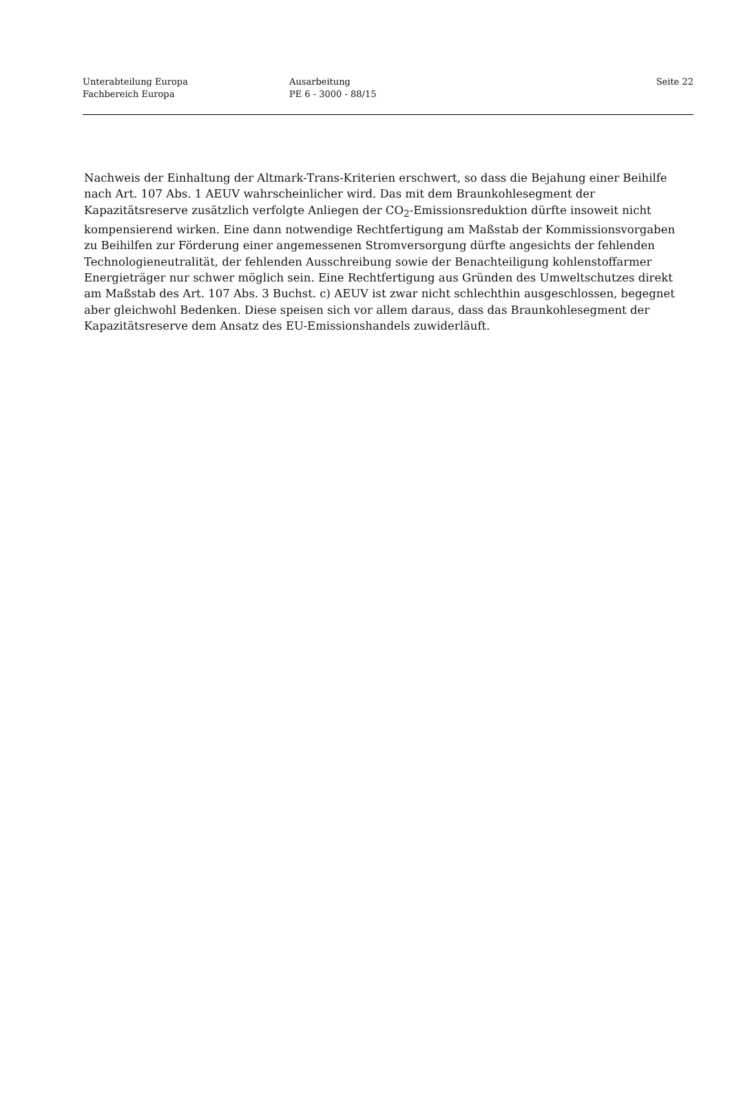Unterabteilung Europa
Fachbereich Europa
Ausarbeitung
PE 6 - 3000 - 88/15
Seite 22
Nachweis der Einhaltung der Altmark-Trans-Kriterien erschwert, so dass die Bejahung einer Beihilfe nach Art. 107 Abs. 1 AEUV wahrscheinlicher wird. Das mit dem Braunkohlesegment der Kapazitätsreserve zusätzlich verfolgte Anliegen der CO<sub>2</sub>-Emissionsreduktion dürfte insoweit nicht kompensierend wirken. Eine dann notwendige Rechtfertigung am Maßstab der Kommissionsvorgaben zu Beihilfen zur Förderung einer angemessenen Stromversorgung dürfte angesichts der fehlenden Technologieneutralität, der fehlenden Ausschreibung sowie der Benachteiligung kohlenstoffarmer Energieträger nur schwer möglich sein. Eine Rechtfertigung aus Gründen des Umweltschutzes direkt am Maßstab des Art. 107 Abs. 3 Buchst. c) AEUV ist zwar nicht schlechthin ausgeschlossen, begegnet aber gleichwohl Bedenken. Diese speisen sich vor allem daraus, dass das Braunkohlesegment der Kapazitätsreserve dem Ansatz des EU-Emissionshandels zuwiderläuft.